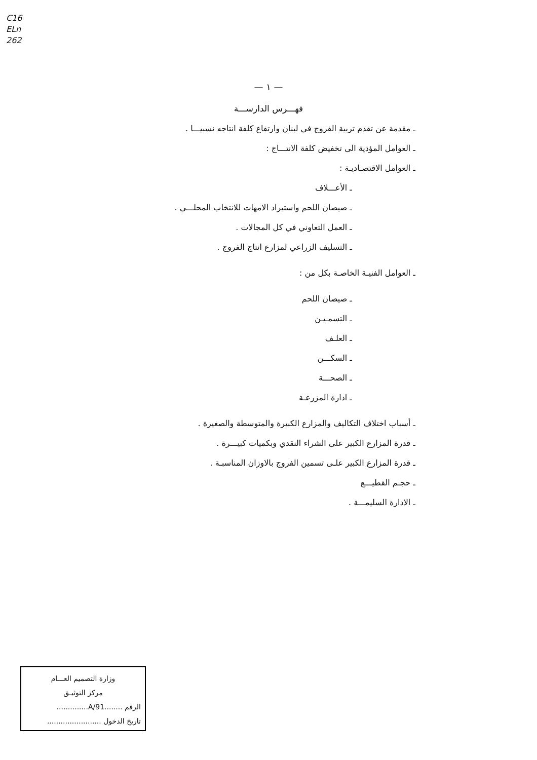C16
ELn
262
— ١ —
فهـــرس الدارســـة
ـ مقدمة عن تقدم تربية الفروج في لبنان وارتفاع كلفة انتاجه نسبيـــا .
ـ العوامل المؤدية الى تخفيض كلفة الانتـــاج :
ـ العوامل الاقتصـاديـة :
ـ الأعـــلاف
ـ صيصان اللحم واستيراد الامهات للانتخاب المحلـــي .
ـ العمل التعاوني في كل المجالات .
ـ التسليف الزراعي لمزارع انتاج الفروج .
ـ العوامل الفنيـة الخاصـة بكل من :
ـ صيصان اللحم
ـ التسمـيـن
ـ العلـف
ـ السكـــن
ـ الصحـــة
ـ ادارة المزرعـة
ـ أسباب اختلاف التكاليف والمزارع الكبيرة والمتوسطة والصغيرة .
ـ قدرة المزارع الكبير على الشراء النقدي وبكميات كبيـــرة .
ـ قدرة المزارع الكبير علـى تسمين الفروج بالاوزان المناسبـة .
ـ حجـم القطيـــع
ـ الادارة السليمـــة .
وزارة التصميم العـــام
مركز التوثيـق
الرقم ........91/A..............
تاريخ الدخول ........................